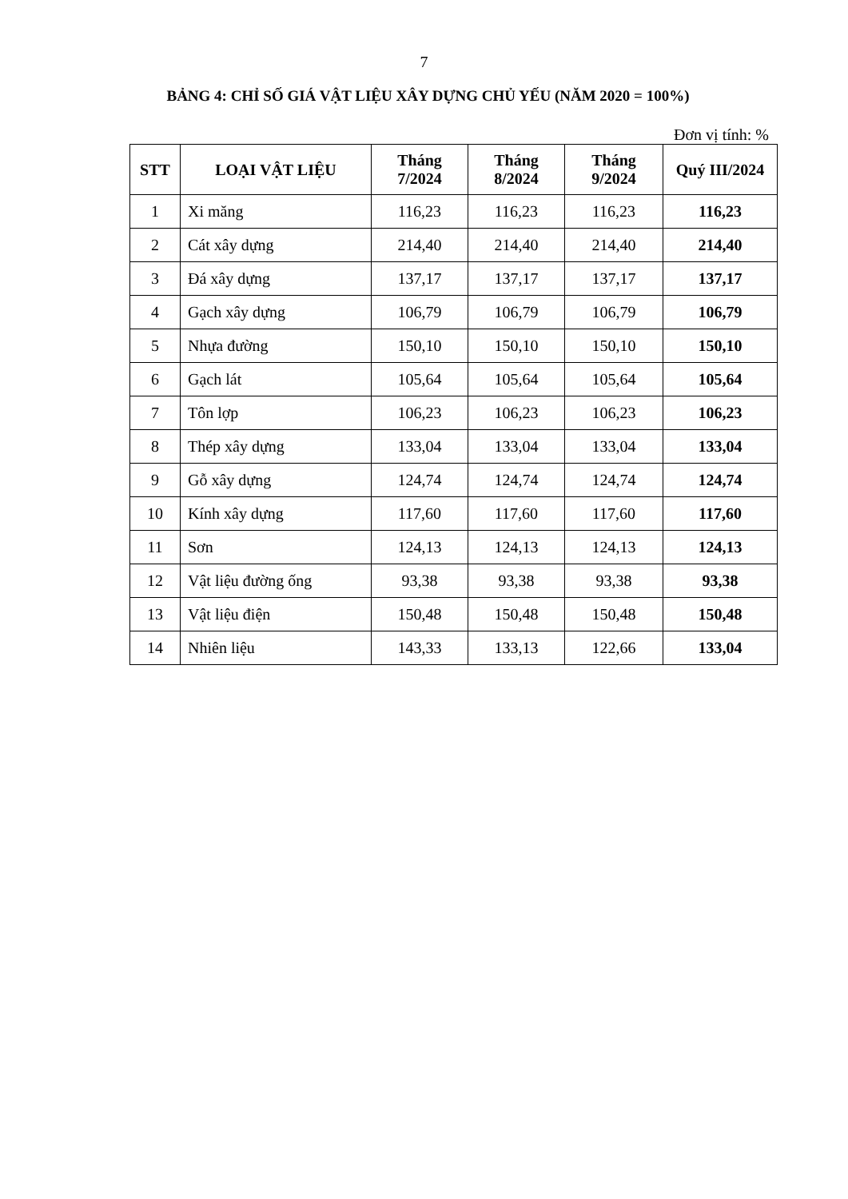7
BẢNG 4: CHỈ SỐ GIÁ VẬT LIỆU XÂY DỰNG CHỦ YẾU (NĂM 2020 = 100%)
Đơn vị tính: %
| STT | LOẠI VẬT LIỆU | Tháng 7/2024 | Tháng 8/2024 | Tháng 9/2024 | Quý III/2024 |
| --- | --- | --- | --- | --- | --- |
| 1 | Xi măng | 116,23 | 116,23 | 116,23 | 116,23 |
| 2 | Cát xây dựng | 214,40 | 214,40 | 214,40 | 214,40 |
| 3 | Đá xây dựng | 137,17 | 137,17 | 137,17 | 137,17 |
| 4 | Gạch xây dựng | 106,79 | 106,79 | 106,79 | 106,79 |
| 5 | Nhựa đường | 150,10 | 150,10 | 150,10 | 150,10 |
| 6 | Gạch lát | 105,64 | 105,64 | 105,64 | 105,64 |
| 7 | Tôn lợp | 106,23 | 106,23 | 106,23 | 106,23 |
| 8 | Thép xây dựng | 133,04 | 133,04 | 133,04 | 133,04 |
| 9 | Gỗ xây dựng | 124,74 | 124,74 | 124,74 | 124,74 |
| 10 | Kính xây dựng | 117,60 | 117,60 | 117,60 | 117,60 |
| 11 | Sơn | 124,13 | 124,13 | 124,13 | 124,13 |
| 12 | Vật liệu đường ống | 93,38 | 93,38 | 93,38 | 93,38 |
| 13 | Vật liệu điện | 150,48 | 150,48 | 150,48 | 150,48 |
| 14 | Nhiên liệu | 143,33 | 133,13 | 122,66 | 133,04 |